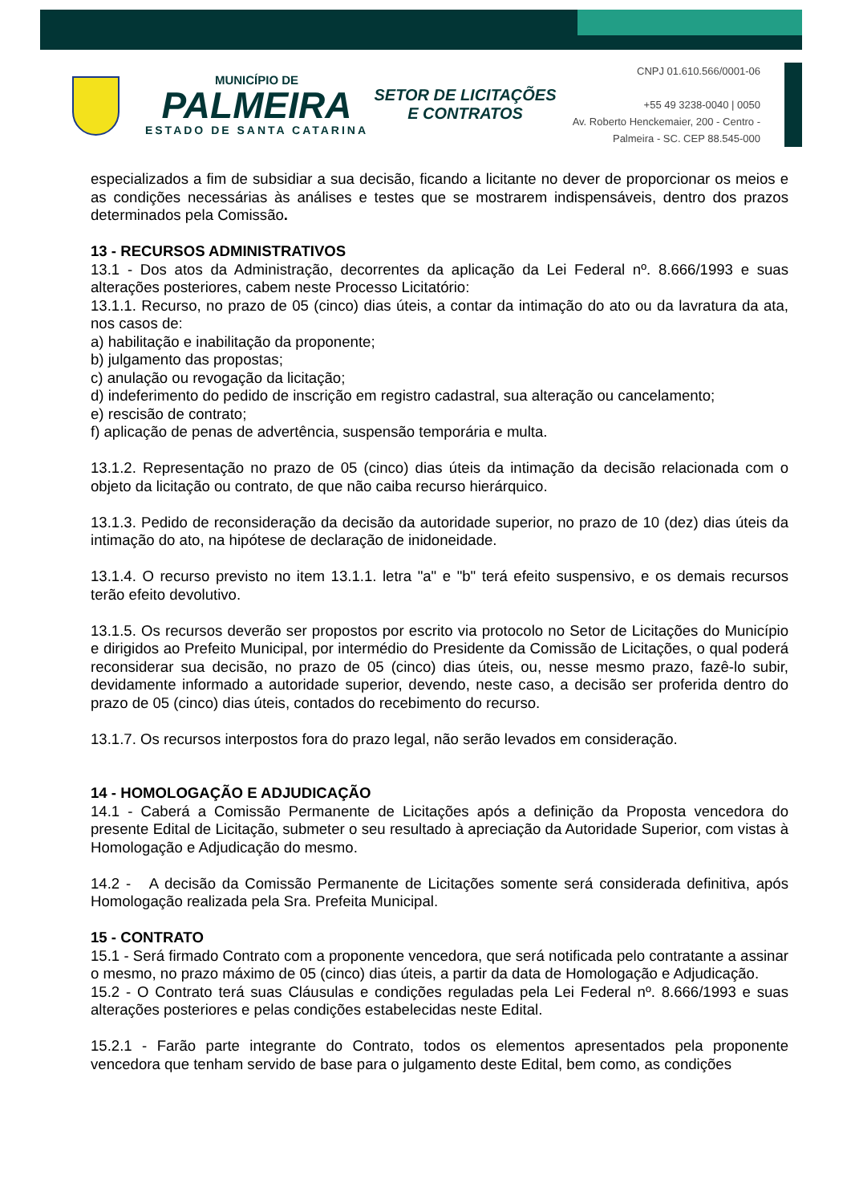MUNICÍPIO DE
PALMEIRA
ESTADO DE SANTA CATARINA
SETOR DE LICITAÇÕES E CONTRATOS
CNPJ 01.610.566/0001-06
+55 49 3238-0040 | 0050
Av. Roberto Henckemaier, 200 - Centro -
Palmeira - SC. CEP 88.545-000
especializados a fim de subsidiar a sua decisão, ficando a licitante no dever de proporcionar os meios e as condições necessárias às análises e testes que se mostrarem indispensáveis, dentro dos prazos determinados pela Comissão.
13 - RECURSOS ADMINISTRATIVOS
13.1 - Dos atos da Administração, decorrentes da aplicação da Lei Federal nº. 8.666/1993 e suas alterações posteriores, cabem neste Processo Licitatório:
13.1.1. Recurso, no prazo de 05 (cinco) dias úteis, a contar da intimação do ato ou da lavratura da ata, nos casos de:
a) habilitação e inabilitação da proponente;
b) julgamento das propostas;
c) anulação ou revogação da licitação;
d) indeferimento do pedido de inscrição em registro cadastral, sua alteração ou cancelamento;
e) rescisão de contrato;
f) aplicação de penas de advertência, suspensão temporária e multa.
13.1.2. Representação no prazo de 05 (cinco) dias úteis da intimação da decisão relacionada com o objeto da licitação ou contrato, de que não caiba recurso hierárquico.
13.1.3. Pedido de reconsideração da decisão da autoridade superior, no prazo de 10 (dez) dias úteis da intimação do ato, na hipótese de declaração de inidoneidade.
13.1.4. O recurso previsto no item 13.1.1. letra "a" e "b" terá efeito suspensivo, e os demais recursos terão efeito devolutivo.
13.1.5. Os recursos deverão ser propostos por escrito via protocolo no Setor de Licitações do Município e dirigidos ao Prefeito Municipal, por intermédio do Presidente da Comissão de Licitações, o qual poderá reconsiderar sua decisão, no prazo de 05 (cinco) dias úteis, ou, nesse mesmo prazo, fazê-lo subir, devidamente informado a autoridade superior, devendo, neste caso, a decisão ser proferida dentro do prazo de 05 (cinco) dias úteis, contados do recebimento do recurso.
13.1.7. Os recursos interpostos fora do prazo legal, não serão levados em consideração.
14 - HOMOLOGAÇÃO E ADJUDICAÇÃO
14.1 - Caberá a Comissão Permanente de Licitações após a definição da Proposta vencedora do presente Edital de Licitação, submeter o seu resultado à apreciação da Autoridade Superior, com vistas à Homologação e Adjudicação do mesmo.
14.2 - A decisão da Comissão Permanente de Licitações somente será considerada definitiva, após Homologação realizada pela Sra. Prefeita Municipal.
15 - CONTRATO
15.1 - Será firmado Contrato com a proponente vencedora, que será notificada pelo contratante a assinar o mesmo, no prazo máximo de 05 (cinco) dias úteis, a partir da data de Homologação e Adjudicação.
15.2 - O Contrato terá suas Cláusulas e condições reguladas pela Lei Federal nº. 8.666/1993 e suas alterações posteriores e pelas condições estabelecidas neste Edital.
15.2.1 - Farão parte integrante do Contrato, todos os elementos apresentados pela proponente vencedora que tenham servido de base para o julgamento deste Edital, bem como, as condições